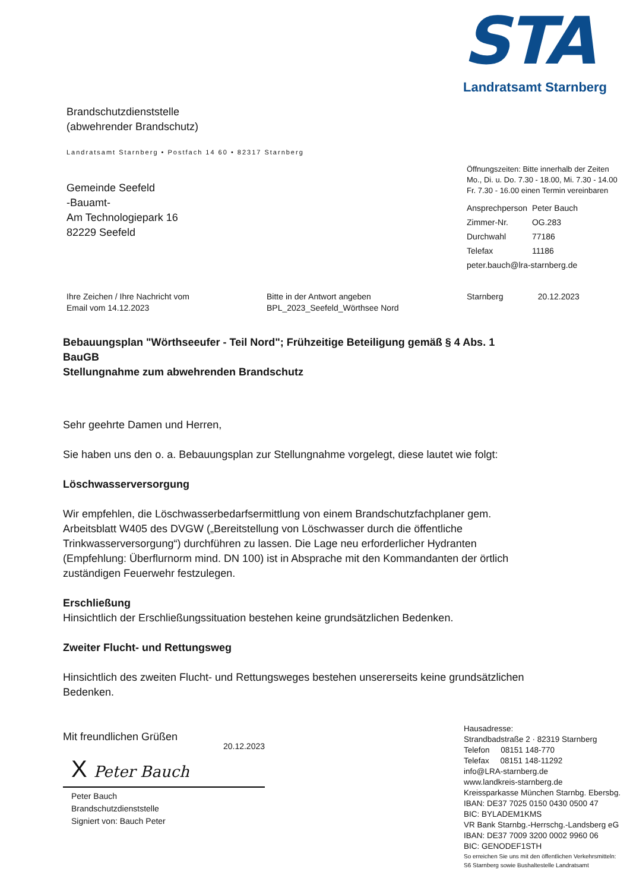STA
Landratsamt Starnberg
Brandschutzdienststelle
(abwehrender Brandschutz)
Landratsamt Starnberg • Postfach 14 60 • 82317 Starnberg
Gemeinde Seefeld
-Bauamt-
Am Technologiepark 16
82229 Seefeld
Öffnungszeiten: Bitte innerhalb der Zeiten
Mo., Di. u. Do. 7.30 - 18.00, Mi. 7.30 - 14.00
Fr. 7.30 - 16.00 einen Termin vereinbaren
| Ansprechperson | Peter Bauch |
| Zimmer-Nr. | OG.283 |
| Durchwahl | 77186 |
| Telefax | 11186 |
| peter.bauch@lra-starnberg.de | |
Ihre Zeichen / Ihre Nachricht vom
Email vom 14.12.2023
Bitte in der Antwort angeben
BPL_2023_Seefeld_Wörthsee Nord
Starnberg 20.12.2023
Bebauungsplan "Wörthseeufer - Teil Nord"; Frühzeitige Beteiligung gemäß § 4 Abs. 1 BauGB
Stellungnahme zum abwehrenden Brandschutz
Sehr geehrte Damen und Herren,
Sie haben uns den o. a. Bebauungsplan zur Stellungnahme vorgelegt, diese lautet wie folgt:
Löschwasserversorgung
Wir empfehlen, die Löschwasserbedarfsermittlung von einem Brandschutzfachplaner gem. Arbeitsblatt W405 des DVGW („Bereitstellung von Löschwasser durch die öffentliche Trinkwasserversorgung“) durchführen zu lassen. Die Lage neu erforderlicher Hydranten (Empfehlung: Überflurnorm mind. DN 100) ist in Absprache mit den Kommandanten der örtlich zuständigen Feuerwehr festzulegen.
Erschließung
Hinsichtlich der Erschließungssituation bestehen keine grundsätzlichen Bedenken.
Zweiter Flucht- und Rettungsweg
Hinsichtlich des zweiten Flucht- und Rettungsweges bestehen unsererseits keine grundsätzlichen Bedenken.
Mit freundlichen Grüßen
20.12.2023
X Peter Bauch
Peter Bauch
Brandschutzdienststelle
Signiert von: Bauch Peter
Hausadresse:
Strandbadstraße 2 · 82319 Starnberg
Telefon 08151 148-770
Telefax 08151 148-11292
info@LRA-starnberg.de
www.landkreis-starnberg.de
Kreissparkasse München Starnbg. Ebersbg.
IBAN: DE37 7025 0150 0430 0500 47
BIC: BYLADEM1KMS
VR Bank Starnbg.-Herrschg.-Landsberg eG
IBAN: DE37 7009 3200 0002 9960 06
BIC: GENODEF1STH
So erreichen Sie uns mit den öffentlichen Verkehrsmitteln:
S6 Starnberg sowie Bushaltestelle Landratsamt